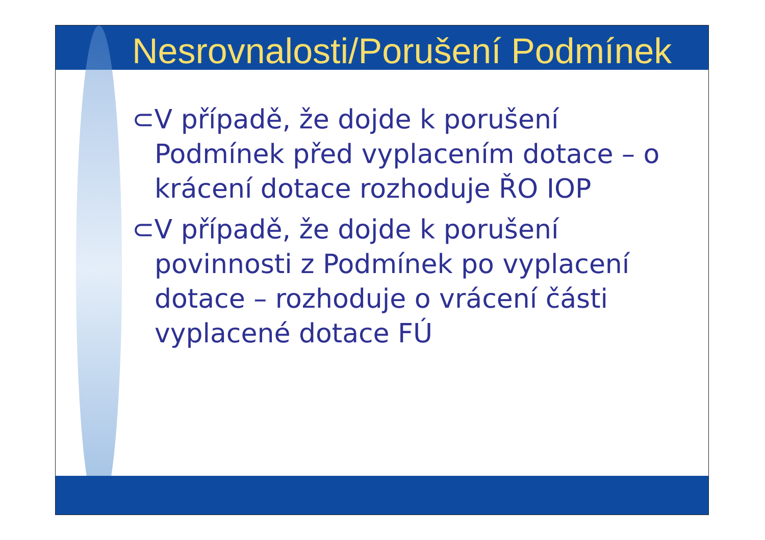Nesrovnalosti/Porušení Podmínek
⊂V případě, že dojde k porušení Podmínek před vyplacením dotace – o krácení dotace rozhoduje ŘO IOP
⊂V případě, že dojde k porušení povinnosti z Podmínek po vyplacení dotace – rozhoduje o vrácení části vyplacené dotace FÚ